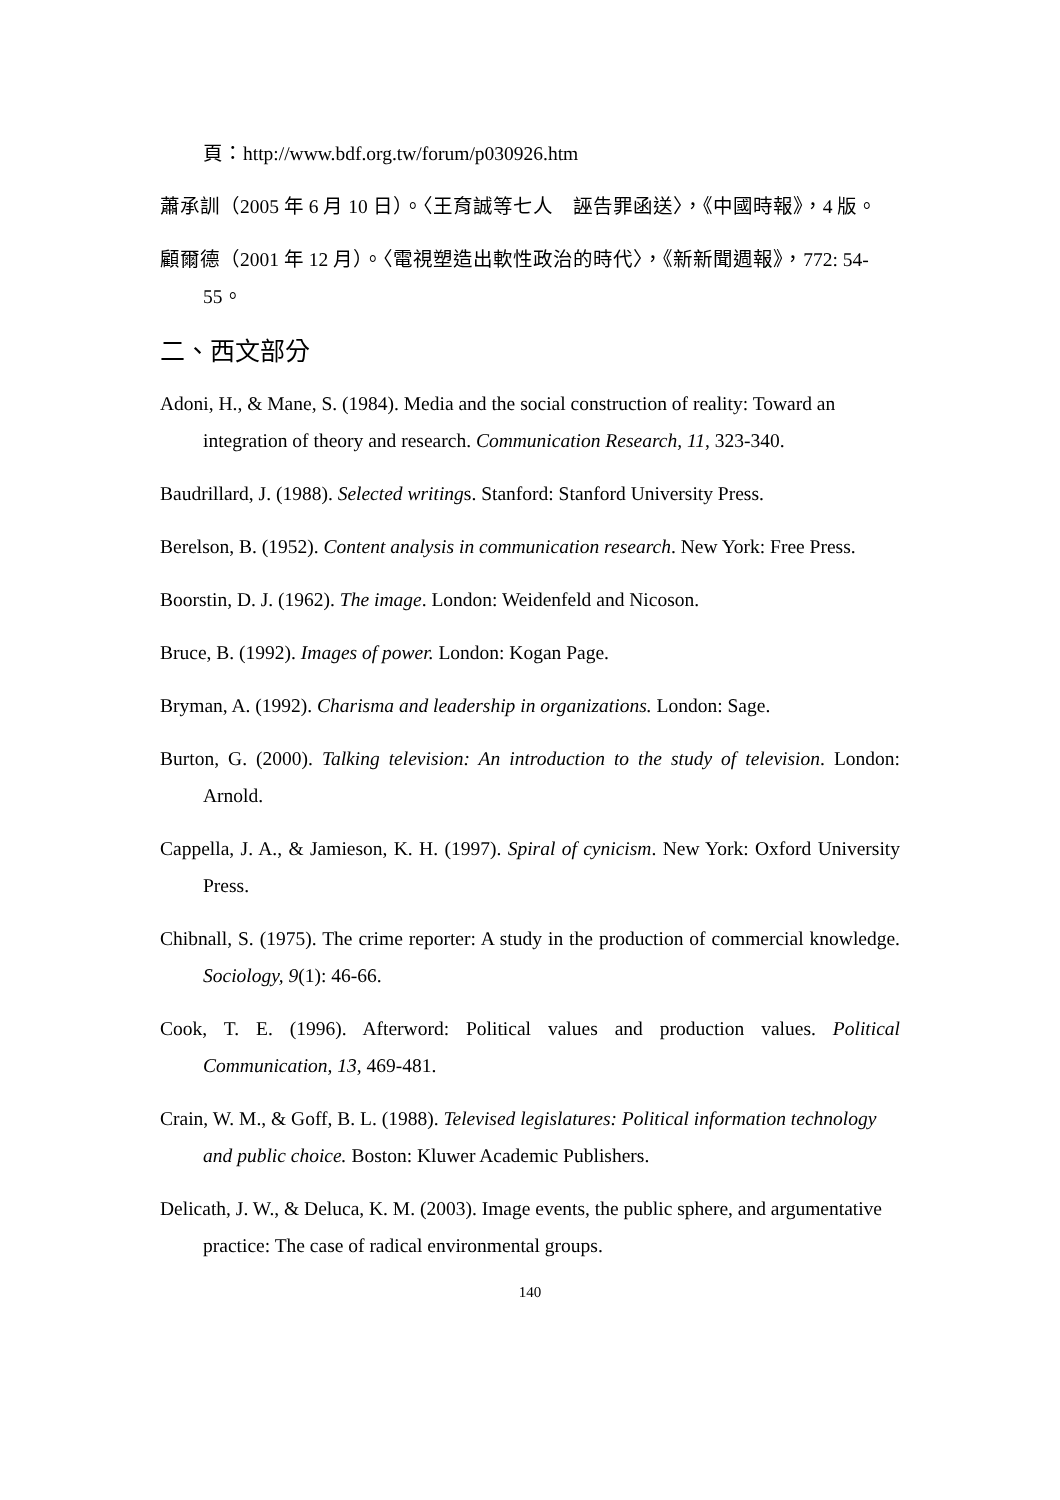頁：http://www.bdf.org.tw/forum/p030926.htm
蕭承訓（2005 年 6 月 10 日）。〈王育誠等七人　誣告罪函送〉，《中國時報》，4 版。
顧爾德（2001 年 12 月）。〈電視塑造出軟性政治的時代〉，《新新聞週報》，772: 54-55。
二、西文部分
Adoni, H., & Mane, S. (1984). Media and the social construction of reality: Toward an integration of theory and research. Communication Research, 11, 323-340.
Baudrillard, J. (1988). Selected writings. Stanford: Stanford University Press.
Berelson, B. (1952). Content analysis in communication research. New York: Free Press.
Boorstin, D. J. (1962). The image. London: Weidenfeld and Nicoson.
Bruce, B. (1992). Images of power. London: Kogan Page.
Bryman, A. (1992). Charisma and leadership in organizations. London: Sage.
Burton, G. (2000). Talking television: An introduction to the study of television. London: Arnold.
Cappella, J. A., & Jamieson, K. H. (1997). Spiral of cynicism. New York: Oxford University Press.
Chibnall, S. (1975). The crime reporter: A study in the production of commercial knowledge. Sociology, 9(1): 46-66.
Cook, T. E. (1996). Afterword: Political values and production values. Political Communication, 13, 469-481.
Crain, W. M., & Goff, B. L. (1988). Televised legislatures: Political information technology and public choice. Boston: Kluwer Academic Publishers.
Delicath, J. W., & Deluca, K. M. (2003). Image events, the public sphere, and argumentative practice: The case of radical environmental groups.
140